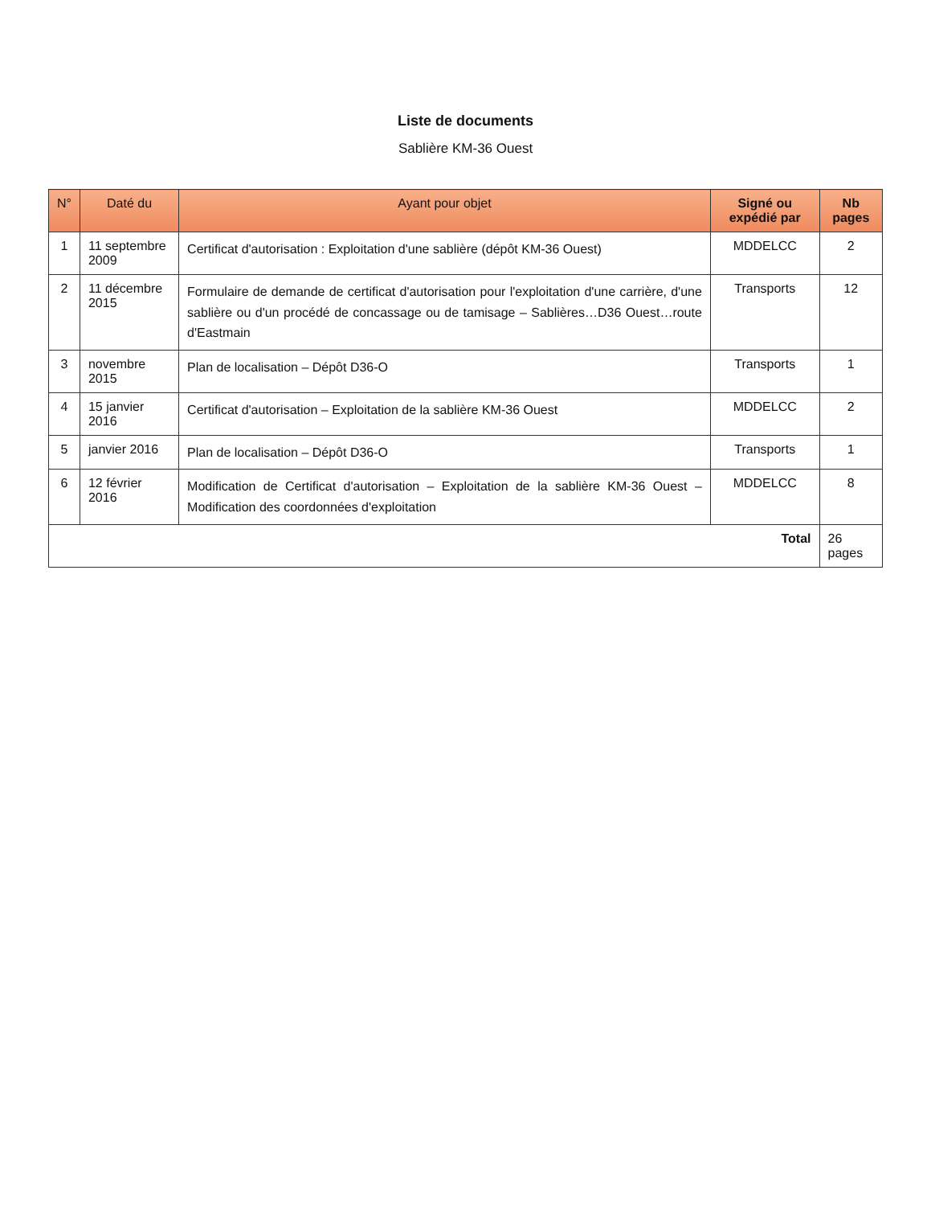Liste de documents
Sablière KM-36 Ouest
| N° | Daté du | Ayant pour objet | Signé ou expédié par | Nb pages |
| --- | --- | --- | --- | --- |
| 1 | 11 septembre 2009 | Certificat d'autorisation : Exploitation d'une sablière (dépôt KM-36 Ouest) | MDDELCC | 2 |
| 2 | 11 décembre 2015 | Formulaire de demande de certificat d'autorisation pour l'exploitation d'une carrière, d'une sablière ou d'un procédé de concassage ou de tamisage – Sablières…D36 Ouest…route d'Eastmain | Transports | 12 |
| 3 | novembre 2015 | Plan de localisation – Dépôt D36-O | Transports | 1 |
| 4 | 15 janvier 2016 | Certificat d'autorisation – Exploitation de la sablière KM-36 Ouest | MDDELCC | 2 |
| 5 | janvier 2016 | Plan de localisation – Dépôt D36-O | Transports | 1 |
| 6 | 12 février 2016 | Modification de Certificat d'autorisation – Exploitation de la sablière KM-36 Ouest – Modification des coordonnées d'exploitation | MDDELCC | 8 |
| Total | | | | 26 pages |